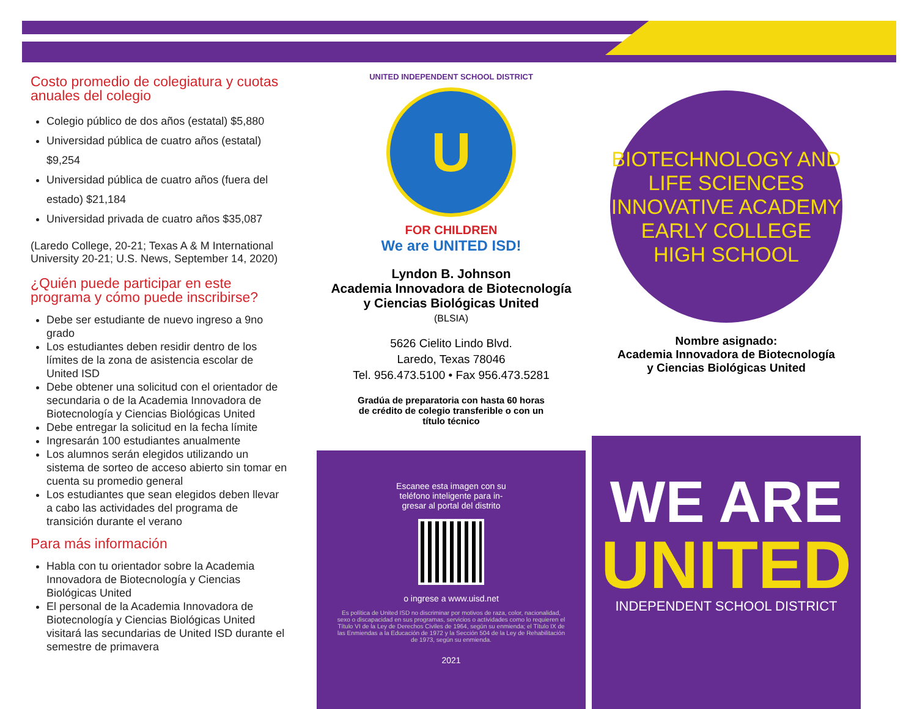Costo promedio de colegiatura y cuotas anuales del colegio
Colegio público de dos años (estatal) $5,880
Universidad pública de cuatro años (estatal) $9,254
Universidad pública de cuatro años (fuera del estado) $21,184
Universidad privada de cuatro años $35,087
(Laredo College, 20-21; Texas A & M International University 20-21; U.S. News, September 14, 2020)
¿Quién puede participar en este programa y cómo puede inscribirse?
Debe ser estudiante de nuevo ingreso a 9no grado
Los estudiantes deben residir dentro de los límites de la zona de asistencia escolar de United ISD
Debe obtener una solicitud con el orientador de secundaria o de la Academia Innovadora de Biotecnología y Ciencias Biológicas United
Debe entregar la solicitud en la fecha límite
Ingresarán 100 estudiantes anualmente
Los alumnos serán elegidos utilizando un sistema de sorteo de acceso abierto sin tomar en cuenta su promedio general
Los estudiantes que sean elegidos deben llevar a cabo las actividades del programa de transición durante el verano
Para más información
Habla con tu orientador sobre la Academia Innovadora de Biotecnología y Ciencias Biológicas United
El personal de la Academia Innovadora de Biotecnología y Ciencias Biológicas United visitará las secundarias de United ISD durante el semestre de primavera
UNITED INDEPENDENT SCHOOL DISTRICT
U
FOR CHILDREN
We are UNITED ISD!
Lyndon B. Johnson
Academia Innovadora de Biotecnología
y Ciencias Biológicas United
(BLSIA)
5626 Cielito Lindo Blvd.
Laredo, Texas 78046
Tel. 956.473.5100 • Fax 956.473.5281
Gradúa de preparatoria con hasta 60 horas
de crédito de colegio transferible o con un
título técnico
Escanee esta imagen con su
teléfono inteligente para in-
gresar al portal del distrito
o ingrese a www.uisd.net
Es política de United ISD no discriminar por motivos de raza, color, nacionalidad, sexo o discapacidad en sus programas, servicios o actividades como lo requieren el Título VI de la Ley de Derechos Civiles de 1964, según su enmienda; el Título IX de las Enmiendas a la Educación de 1972 y la Sección 504 de la Ley de Rehabilitación de 1973, según su enmienda.
2021
BIOTECHNOLOGY AND LIFE SCIENCES INNOVATIVE ACADEMY
EARLY COLLEGE
HIGH SCHOOL
Nombre asignado:
Academia Innovadora de Biotecnología
y Ciencias Biológicas United
WE ARE
UNITED
INDEPENDENT SCHOOL DISTRICT